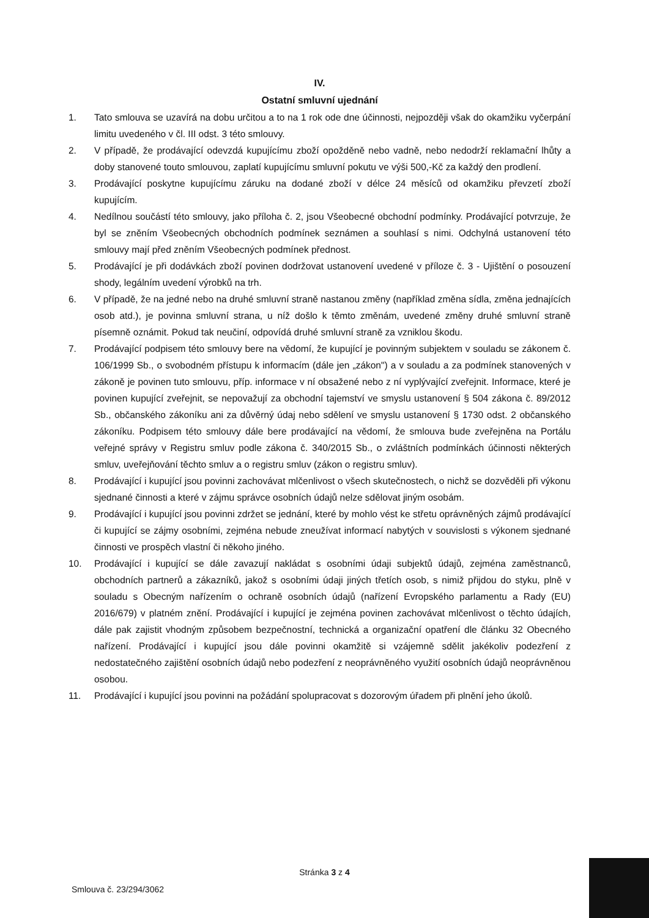IV.
Ostatní smluvní ujednání
1. Tato smlouva se uzavírá na dobu určitou a to na 1 rok ode dne účinnosti, nejpozději však do okamžiku vyčerpání limitu uvedeného v čl. III odst. 3 této smlouvy.
2. V případě, že prodávající odevzdá kupujícímu zboží opožděně nebo vadně, nebo nedodrží reklamační lhůty a doby stanovené touto smlouvou, zaplatí kupujícímu smluvní pokutu ve výši 500,-Kč za každý den prodlení.
3. Prodávající poskytne kupujícímu záruku na dodané zboží v délce 24 měsíců od okamžiku převzetí zboží kupujícím.
4. Nedílnou součástí této smlouvy, jako příloha č. 2, jsou Všeobecné obchodní podmínky. Prodávající potvrzuje, že byl se zněním Všeobecných obchodních podmínek seznámen a souhlasí s nimi. Odchylná ustanovení této smlouvy mají před zněním Všeobecných podmínek přednost.
5. Prodávající je při dodávkách zboží povinen dodržovat ustanovení uvedené v příloze č. 3 - Ujištění o posouzení shody, legálním uvedení výrobků na trh.
6. V případě, že na jedné nebo na druhé smluvní straně nastanou změny (například změna sídla, změna jednajících osob atd.), je povinna smluvní strana, u níž došlo k těmto změnám, uvedené změny druhé smluvní straně písemně oznámit. Pokud tak neučiní, odpovídá druhé smluvní straně za vzniklou škodu.
7. Prodávající podpisem této smlouvy bere na vědomí, že kupující je povinným subjektem v souladu se zákonem č. 106/1999 Sb., o svobodném přístupu k informacím (dále jen „zákon") a v souladu a za podmínek stanovených v zákoně je povinen tuto smlouvu, příp. informace v ní obsažené nebo z ní vyplývající zveřejnit. Informace, které je povinen kupující zveřejnit, se nepovažují za obchodní tajemství ve smyslu ustanovení § 504 zákona č. 89/2012 Sb., občanského zákoníku ani za důvěrný údaj nebo sdělení ve smyslu ustanovení § 1730 odst. 2 občanského zákoníku. Podpisem této smlouvy dále bere prodávající na vědomí, že smlouva bude zveřejněna na Portálu veřejné správy v Registru smluv podle zákona č. 340/2015 Sb., o zvláštních podmínkách účinnosti některých smluv, uveřejňování těchto smluv a o registru smluv (zákon o registru smluv).
8. Prodávající i kupující jsou povinni zachovávat mlčenlivost o všech skutečnostech, o nichž se dozvěděli při výkonu sjednané činnosti a které v zájmu správce osobních údajů nelze sdělovat jiným osobám.
9. Prodávající i kupující jsou povinni zdržet se jednání, které by mohlo vést ke střetu oprávněných zájmů prodávající či kupující se zájmy osobními, zejména nebude zneužívat informací nabytých v souvislosti s výkonem sjednané činnosti ve prospěch vlastní či někoho jiného.
10. Prodávající i kupující se dále zavazují nakládat s osobními údaji subjektů údajů, zejména zaměstnanců, obchodních partnerů a zákazníků, jakož s osobními údaji jiných třetích osob, s nimiž přijdou do styku, plně v souladu s Obecným nařízením o ochraně osobních údajů (nařízení Evropského parlamentu a Rady (EU) 2016/679) v platném znění. Prodávající i kupující je zejména povinen zachovávat mlčenlivost o těchto údajích, dále pak zajistit vhodným způsobem bezpečnostní, technická a organizační opatření dle článku 32 Obecného nařízení. Prodávající i kupující jsou dále povinni okamžitě si vzájemně sdělit jakékoliv podezření z nedostatečného zajištění osobních údajů nebo podezření z neoprávněného využití osobních údajů neoprávněnou osobou.
11. Prodávající i kupující jsou povinni na požádání spolupracovat s dozorovým úřadem při plnění jeho úkolů.
Stránka 3 z 4
Smlouva č. 23/294/3062